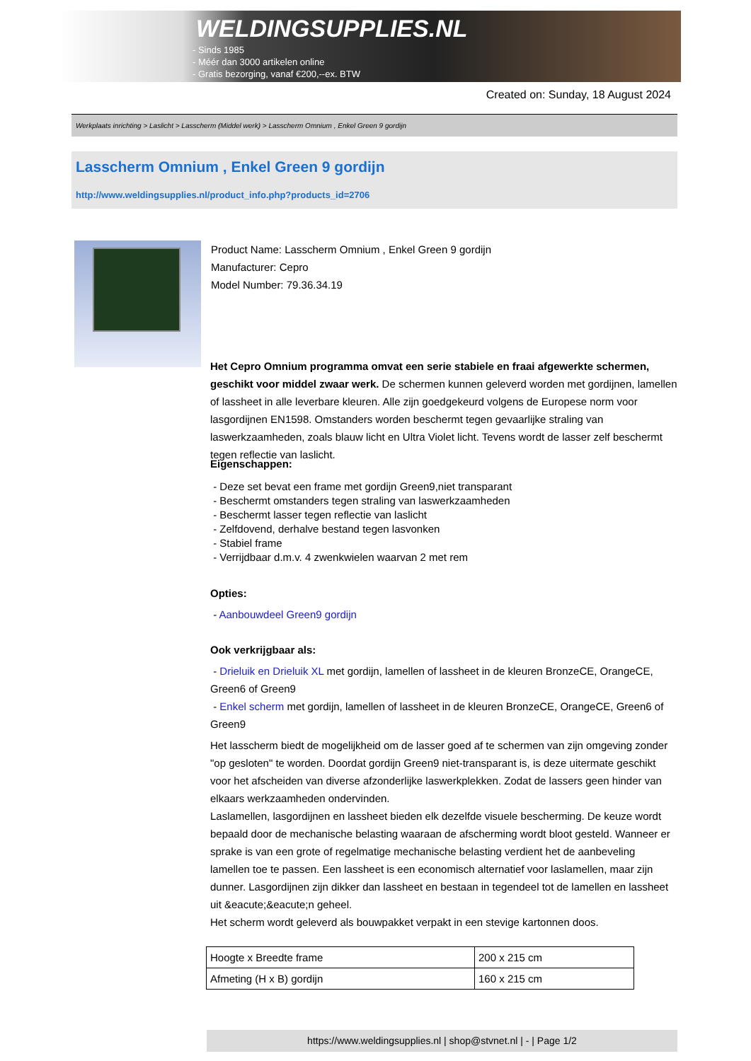WELDINGSUPPLIES.NL
- Sinds 1985
- Méér dan 3000 artikelen online
- Gratis bezorging, vanaf €200,--ex. BTW
Created on: Sunday, 18 August 2024
Werkplaats inrichting > Laslicht > Lasscherm (Middel werk) > Lasscherm Omnium , Enkel Green 9 gordijn
Lasscherm Omnium , Enkel Green 9 gordijn
http://www.weldingsupplies.nl/product_info.php?products_id=2706
Product Name: Lasscherm Omnium , Enkel Green 9 gordijn
Manufacturer: Cepro
Model Number: 79.36.34.19
Het Cepro Omnium programma omvat een serie stabiele en fraai afgewerkte schermen, geschikt voor middel zwaar werk. De schermen kunnen geleverd worden met gordijnen, lamellen of lassheet in alle leverbare kleuren. Alle zijn goedgekeurd volgens de Europese norm voor lasgordijnen EN1598. Omstanders worden beschermt tegen gevaarlijke straling van laswerkzaamheden, zoals blauw licht en Ultra Violet licht. Tevens wordt de lasser zelf beschermt tegen reflectie van laslicht.
Eigenschappen:
- Deze set bevat een frame met gordijn Green9,niet transparant
- Beschermt omstanders tegen straling van laswerkzaamheden
- Beschermt lasser tegen reflectie van laslicht
- Zelfdovend, derhalve bestand tegen lasvonken
- Stabiel frame
- Verrijdbaar d.m.v. 4 zwenkwielen waarvan 2 met rem
Opties:
- Aanbouwdeel Green9 gordijn
Ook verkrijgbaar als:
- Drieluik en Drieluik XL met gordijn, lamellen of lassheet in de kleuren BronzeCE, OrangeCE, Green6 of Green9
- Enkel scherm met gordijn, lamellen of lassheet in de kleuren BronzeCE, OrangeCE, Green6 of Green9
Het lasscherm biedt de mogelijkheid om de lasser goed af te schermen van zijn omgeving zonder "op gesloten" te worden. Doordat gordijn Green9 niet-transparant is, is deze uitermate geschikt voor het afscheiden van diverse afzonderlijke laswerkplekken. Zodat de lassers geen hinder van elkaars werkzaamheden ondervinden.
Laslamellen, lasgordijnen en lassheet bieden elk dezelfde visuele bescherming. De keuze wordt bepaald door de mechanische belasting waaraan de afscherming wordt bloot gesteld. Wanneer er sprake is van een grote of regelmatige mechanische belasting verdient het de aanbeveling lamellen toe te passen. Een lassheet is een economisch alternatief voor laslamellen, maar zijn dunner. Lasgordijnen zijn dikker dan lassheet en bestaan in tegendeel tot de lamellen en lassheet uit &eacute;&eacute;n geheel.
Het scherm wordt geleverd als bouwpakket verpakt in een stevige kartonnen doos.
| Hoogte x Breedte frame | 200 x 215 cm |
| Afmeting (H x B) gordijn | 160 x 215 cm |
https://www.weldingsupplies.nl | shop@stvnet.nl | - | Page 1/2